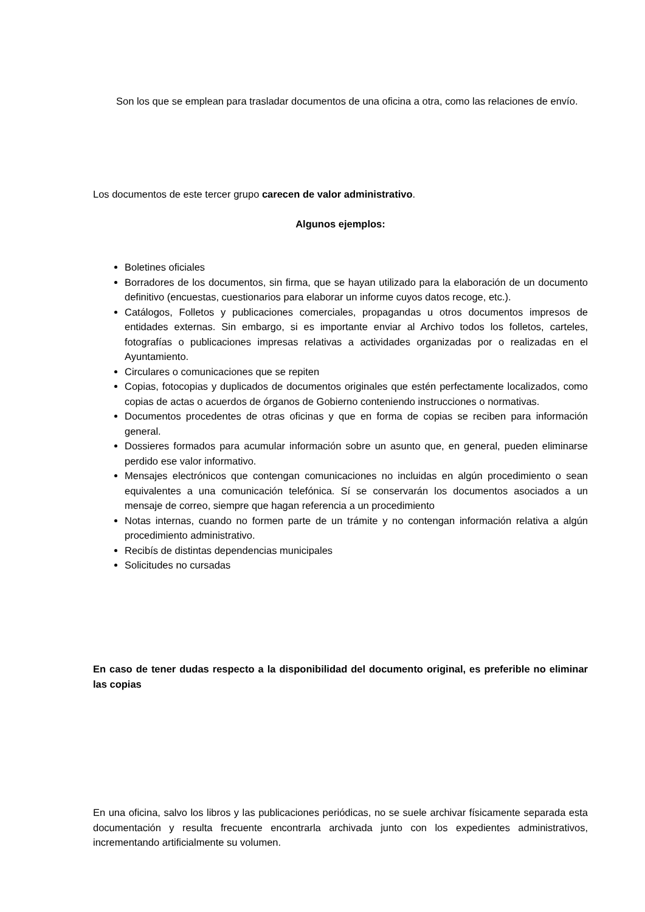Son los que se emplean para trasladar documentos de una oficina a otra, como las relaciones de envío.
Los documentos de este tercer grupo carecen de valor administrativo.
Algunos ejemplos:
Boletines oficiales
Borradores de los documentos, sin firma, que se hayan utilizado para la elaboración de un documento definitivo (encuestas, cuestionarios para elaborar un informe cuyos datos recoge, etc.).
Catálogos, Folletos y publicaciones comerciales, propagandas u otros documentos impresos de entidades externas. Sin embargo, si es importante enviar al Archivo todos los folletos, carteles, fotografías o publicaciones impresas relativas a actividades organizadas por o realizadas en el Ayuntamiento.
Circulares o comunicaciones que se repiten
Copias, fotocopias y duplicados de documentos originales que estén perfectamente localizados, como copias de actas o acuerdos de órganos de Gobierno conteniendo instrucciones o normativas.
Documentos procedentes de otras oficinas y que en forma de copias se reciben para información general.
Dossieres formados para acumular información sobre un asunto que, en general, pueden eliminarse perdido ese valor informativo.
Mensajes electrónicos que contengan comunicaciones no incluidas en algún procedimiento o sean equivalentes a una comunicación telefónica. Sí se conservarán los documentos asociados a un mensaje de correo, siempre que hagan referencia a un procedimiento
Notas internas, cuando no formen parte de un trámite y no contengan información relativa a algún procedimiento administrativo.
Recibís de distintas dependencias municipales
Solicitudes no cursadas
En caso de tener dudas respecto a la disponibilidad del documento original, es preferible no eliminar las copias
En una oficina, salvo los libros y las publicaciones periódicas, no se suele archivar físicamente separada esta documentación y resulta frecuente encontrarla archivada junto con los expedientes administrativos, incrementando artificialmente su volumen.